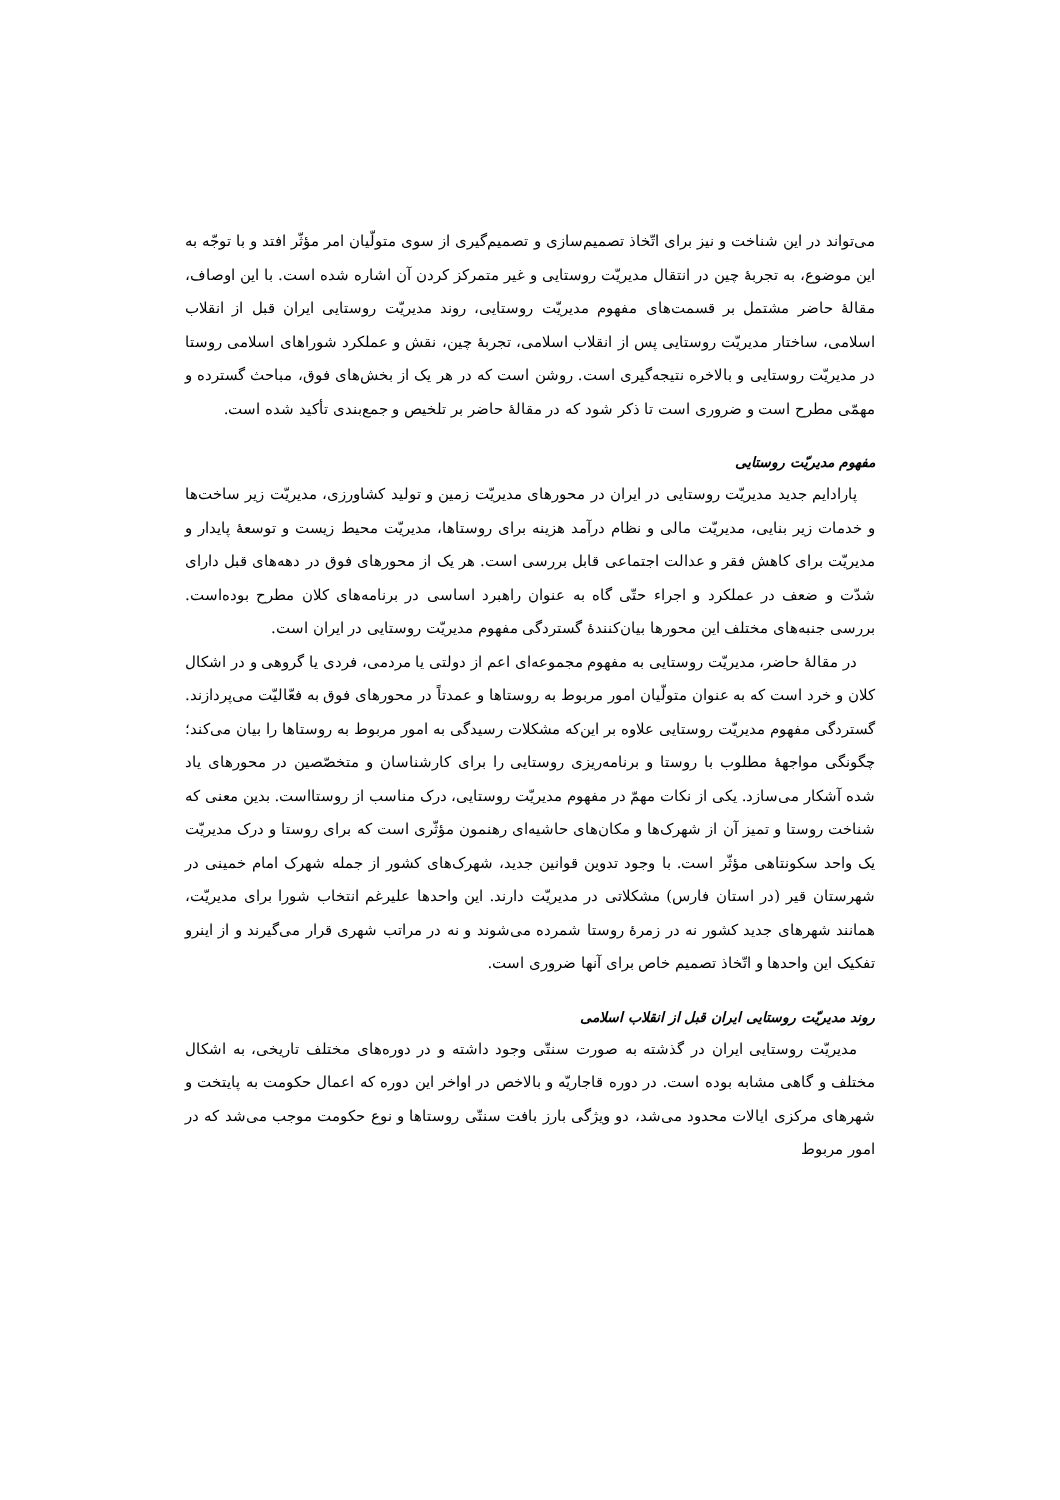می‌تواند در این شناخت و نیز برای اتّخاذ تصمیم‌سازی و تصمیم‌گیری از سوی متولّیان امر مؤثّر افتد و با توجّه به این موضوع، به تجربهٔ چین در انتقال مدیریّت روستایی و غیر متمرکز کردن آن اشاره شده است. با این اوصاف، مقالهٔ حاضر مشتمل بر قسمت‌های مفهوم مدیریّت روستایی، روند مدیریّت روستایی ایران قبل از انقلاب اسلامی، ساختار مدیریّت روستایی پس از انقلاب اسلامی، تجربهٔ چین، نقش و عملکرد شوراهای اسلامی روستا در مدیریّت روستایی و بالاخره نتیجه‌گیری است. روشن است که در هر یک از بخش‌های فوق، مباحث گسترده و مهمّی مطرح است و ضروری است تا ذکر شود که در مقالهٔ حاضر بر تلخیص و جمع‌بندی تأکید شده است.
مفهوم مدیریّت روستایی
پارادایم جدید مدیریّت روستایی در ایران در محورهای مدیریّت زمین و تولید کشاورزی، مدیریّت زیر ساخت‌ها و خدمات زیر بنایی، مدیریّت مالی و نظام درآمد هزینه برای روستاها، مدیریّت محیط زیست و توسعهٔ پایدار و مدیریّت برای کاهش فقر و عدالت اجتماعی قابل بررسی است. هر یک از محورهای فوق در دهه‌های قبل دارای شدّت و ضعف در عملکرد و اجراء حتّی گاه به عنوان راهبرد اساسی در برنامه‌های کلان مطرح بوده‌است. بررسی جنبه‌های مختلف این محورها بیان‌کنندهٔ گستردگی مفهوم مدیریّت روستایی در ایران است.
در مقالهٔ حاضر، مدیریّت روستایی به مفهوم مجموعه‌ای اعم از دولتی یا مردمی، فردی یا گروهی و در اشکال کلان و خرد است که به عنوان متولّیان امور مربوط به روستاها و عمدتاً در محورهای فوق به فعّالیّت می‌پردازند. گستردگی مفهوم مدیریّت روستایی علاوه بر این‌که مشکلات رسیدگی به امور مربوط به روستاها را بیان می‌کند؛ چگونگی مواجههٔ مطلوب با روستا و برنامه‌ریزی روستایی را برای کارشناسان و متخصّصین در محورهای یاد شده آشکار می‌سازد. یکی از نکات مهمّ در مفهوم مدیریّت روستایی، درک مناسب از روستااست. بدین معنی که شناخت روستا و تمیز آن از شهرک‌ها و مکان‌های حاشیه‌ای رهنمون مؤثّری است که برای روستا و درک مدیریّت یک واحد سکونتاهی مؤثّر است. با وجود تدوین قوانین جدید، شهرک‌های کشور از جمله شهرک امام خمینی در شهرستان قیر (در استان فارس) مشکلاتی در مدیریّت دارند. این واحدها علیرغم انتخاب شورا برای مدیریّت، همانند شهرهای جدید کشور نه در زمرهٔ روستا شمرده می‌شوند و نه در مراتب شهری قرار می‌گیرند و از اینرو تفکیک این واحدها و اتّخاذ تصمیم خاص برای آنها ضروری است.
روند مدیریّت روستایی ایران قبل از انقلاب اسلامی
مدیریّت روستایی ایران در گذشته به صورت سنتّی وجود داشته و در دوره‌های مختلف تاریخی، به اشکال مختلف و گاهی مشابه بوده است. در دوره قاجاریّه و بالاخص در اواخر این دوره که اعمال حکومت به پایتخت و شهرهای مرکزی ایالات محدود می‌شد، دو ویژگی بارز بافت سنتّی روستاها و نوع حکومت موجب می‌شد که در امور مربوط